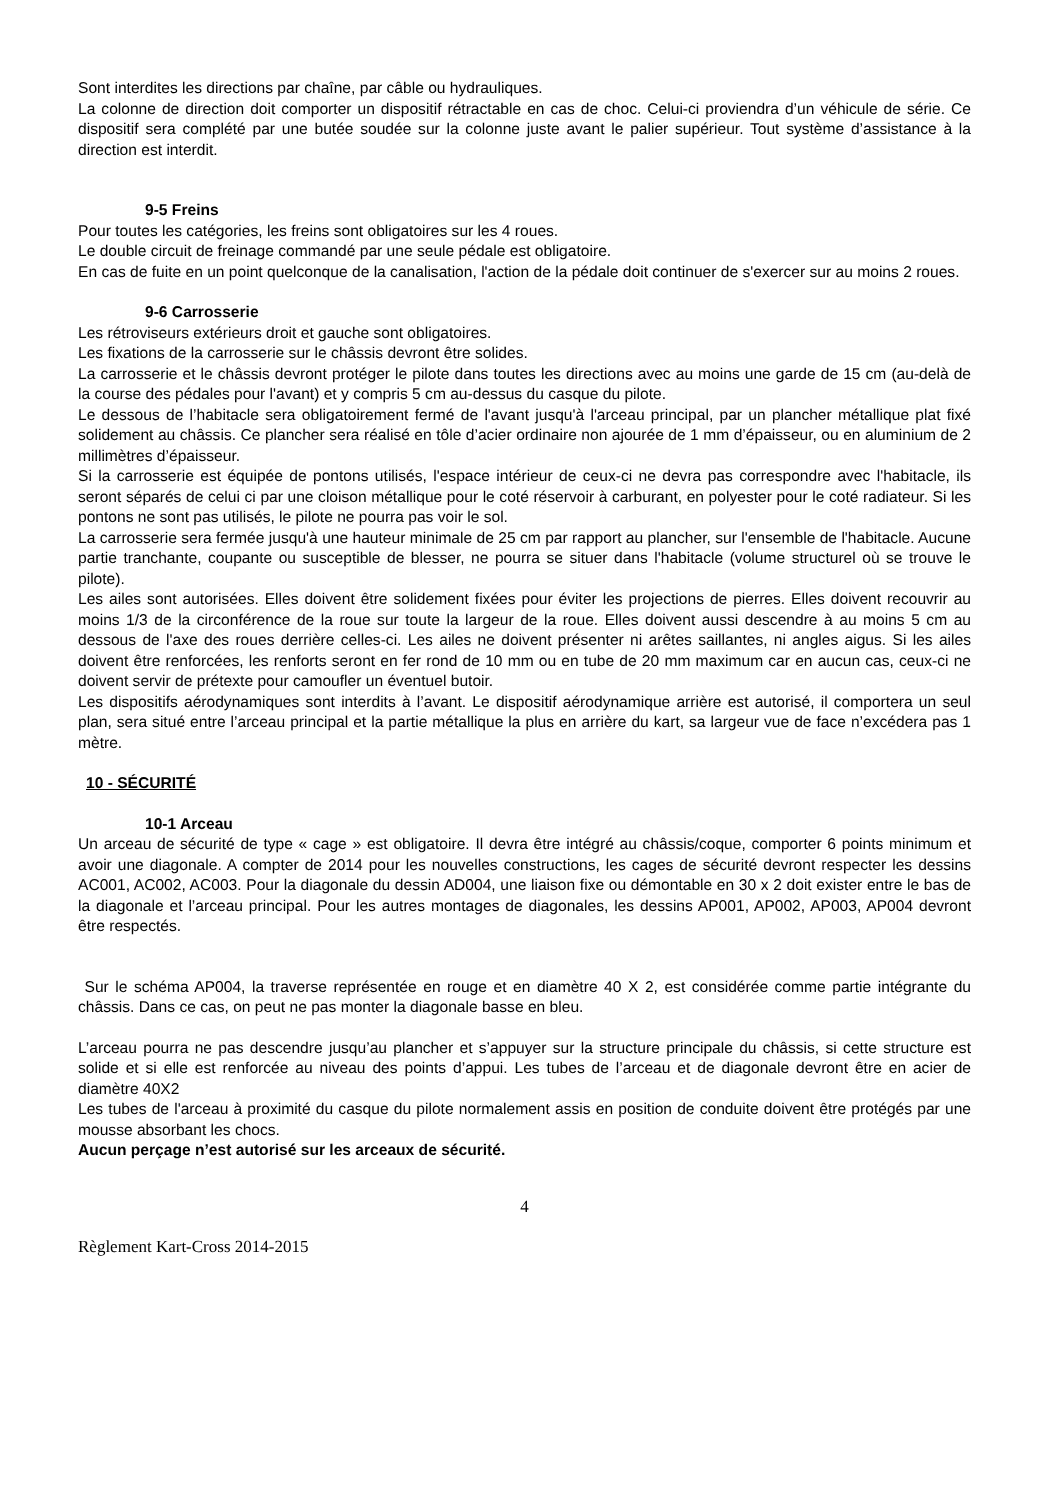Sont interdites les directions par chaîne, par câble ou hydrauliques.
La colonne de direction doit comporter un dispositif rétractable en cas de choc. Celui-ci proviendra d’un véhicule de série. Ce dispositif sera complété par une butée soudée sur la colonne juste avant le palier supérieur. Tout système d’assistance à la direction est interdit.
9-5 Freins
Pour toutes les catégories, les freins sont obligatoires sur les 4 roues.
Le double circuit de freinage commandé par une seule pédale est obligatoire.
En cas de fuite en un point quelconque de la canalisation, l'action de la pédale doit continuer de s'exercer sur au moins 2 roues.
9-6 Carrosserie
Les rétroviseurs extérieurs droit et gauche sont obligatoires.
Les fixations de la carrosserie sur le châssis devront être solides.
La carrosserie et le châssis devront protéger le pilote dans toutes les directions avec au moins une garde de 15 cm (au-delà de la course des pédales pour l'avant) et y compris 5 cm au-dessus du casque du pilote.
Le dessous de l’habitacle sera obligatoirement fermé de l'avant jusqu'à l'arceau principal, par un plancher métallique plat fixé solidement au châssis. Ce plancher sera réalisé en tôle d’acier ordinaire non ajourée de 1 mm d’épaisseur, ou en aluminium de 2 millimètres d’épaisseur.
Si la carrosserie est équipée de pontons utilisés, l'espace intérieur de ceux-ci ne devra pas correspondre avec l'habitacle, ils seront séparés de celui ci par une cloison métallique pour le coté réservoir à carburant, en polyester pour le coté radiateur. Si les pontons ne sont pas utilisés, le pilote ne pourra pas voir le sol.
La carrosserie sera fermée jusqu'à une hauteur minimale de 25 cm par rapport au plancher, sur l'ensemble de l'habitacle. Aucune partie tranchante, coupante ou susceptible de blesser, ne pourra se situer dans l'habitacle (volume structurel où se trouve le pilote).
Les ailes sont autorisées. Elles doivent être solidement fixées pour éviter les projections de pierres. Elles doivent recouvrir au moins 1/3 de la circonférence de la roue sur toute la largeur de la roue. Elles doivent aussi descendre à au moins 5 cm au dessous de l'axe des roues derrière celles-ci. Les ailes ne doivent présenter ni arêtes saillantes, ni angles aigus. Si les ailes doivent être renforcées, les renforts seront en fer rond de 10 mm ou en tube de 20 mm maximum car en aucun cas, ceux-ci ne doivent servir de prétexte pour camoufler un éventuel butoir.
Les dispositifs aérodynamiques sont interdits à l’avant. Le dispositif aérodynamique arrière est autorisé, il comportera un seul plan, sera situé entre l’arceau principal et la partie métallique la plus en arrière du kart, sa largeur vue de face n’excédera pas 1 mètre.
10 - SÉCURITÉ
10-1 Arceau
Un arceau de sécurité de type « cage » est obligatoire. Il devra être intégré au châssis/coque, comporter 6 points minimum et avoir une diagonale. A compter de 2014 pour les nouvelles constructions, les cages de sécurité devront respecter les dessins AC001, AC002, AC003. Pour la diagonale du dessin AD004, une liaison fixe ou démontable en 30 x 2 doit exister entre le bas de la diagonale et l’arceau principal. Pour les autres montages de diagonales, les dessins AP001, AP002, AP003, AP004 devront être respectés.
Sur le schéma AP004, la traverse représentée en rouge et en diamètre 40 X 2, est considérée comme partie intégrante du châssis. Dans ce cas, on peut ne pas monter la diagonale basse en bleu.
L’arceau pourra ne pas descendre jusqu’au plancher et s’appuyer sur la structure principale du châssis, si cette structure est solide et si elle est renforcée au niveau des points d’appui. Les tubes de l’arceau et de diagonale devront être en acier de diamètre 40X2
Les tubes de l'arceau à proximité du casque du pilote normalement assis en position de conduite doivent être protégés par une mousse absorbant les chocs.
Aucun perçage n’est autorisé sur les arceaux de sécurité.
4
Règlement Kart-Cross 2014-2015